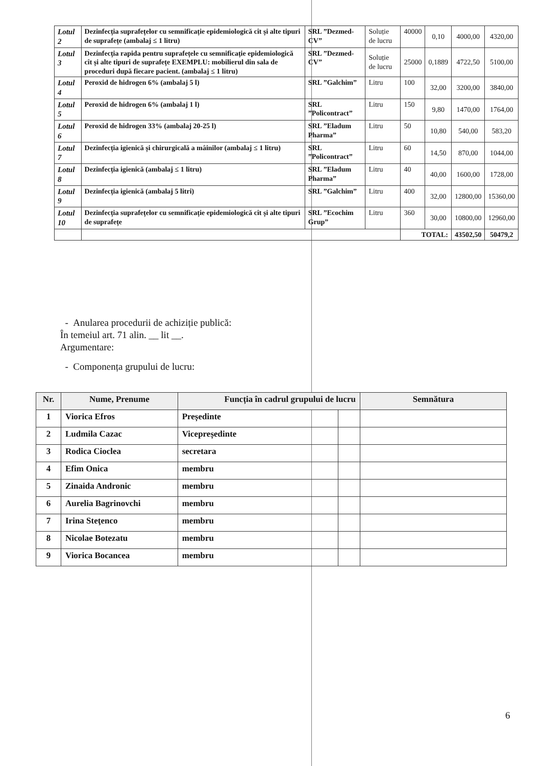| Lotul 2 | Dezinfecția suprafețelor cu semnificație epidemiologică cît și alte tipuri de suprafețe (ambalaj ≤ 1 litru) | SRL ”Dezmed-CV” | Soluție de lucru | 40000 | 0,10 | 4000,00 | 4320,00 |
| Lotul 3 | Dezinfecția rapida pentru suprafețele cu semnificație epidemiologică cît și alte tipuri de suprafețe EXEMPLU: mobilierul din sala de proceduri după fiecare pacient. (ambalaj ≤ 1 litru) | SRL ”Dezmed-CV” | Soluție de lucru | 25000 | 0,1889 | 4722,50 | 5100,00 |
| Lotul 4 | Peroxid de hidrogen 6% (ambalaj 5 l) | SRL ”Galchim” | Litru | 100 | 32,00 | 3200,00 | 3840,00 |
| Lotul 5 | Peroxid de hidrogen 6% (ambalaj 1 l) | SRL ”Policontract” | Litru | 150 | 9,80 | 1470,00 | 1764,00 |
| Lotul 6 | Peroxid de hidrogen 33% (ambalaj 20-25 l) | SRL ”Eladum Pharma” | Litru | 50 | 10,80 | 540,00 | 583,20 |
| Lotul 7 | Dezinfecția igienică și chirurgicală a mâinilor (ambalaj ≤ 1 litru) | SRL ”Policontract” | Litru | 60 | 14,50 | 870,00 | 1044,00 |
| Lotul 8 | Dezinfecția igienică (ambalaj ≤ 1 litru) | SRL ”Eladum Pharma” | Litru | 40 | 40,00 | 1600,00 | 1728,00 |
| Lotul 9 | Dezinfecția igienică (ambalaj 5 litri) | SRL ”Galchim” | Litru | 400 | 32,00 | 12800,00 | 15360,00 |
| Lotul 10 | Dezinfecția suprafețelor cu semnificație epidemiologică cît și alte tipuri de suprafețe | SRL ”Ecochim Grup” | Litru | 360 | 30,00 | 10800,00 | 12960,00 |
| | | | | TOTAL: | | 43502,50 | 50479,2 |
- Anularea procedurii de achiziție publică:
În temeiul art. 71 alin. __ lit __.
Argumentare:
- Componența grupului de lucru:
| Nr. | Nume, Prenume | Funcția în cadrul grupului de lucru | | Semnătura |
| --- | --- | --- | --- | --- |
| 1 | Viorica Efros | Președinte | | |
| 2 | Ludmila Cazac | Vicepreședinte | | |
| 3 | Rodica Cioclea | secretara | | |
| 4 | Efim Onica | membru | | |
| 5 | Zinaida Andronic | membru | | |
| 6 | Aurelia Bagrinovchi | membru | | |
| 7 | Irina Steţenco | membru | | |
| 8 | Nicolae Botezatu | membru | | |
| 9 | Viorica Bocancea | membru | | |
6